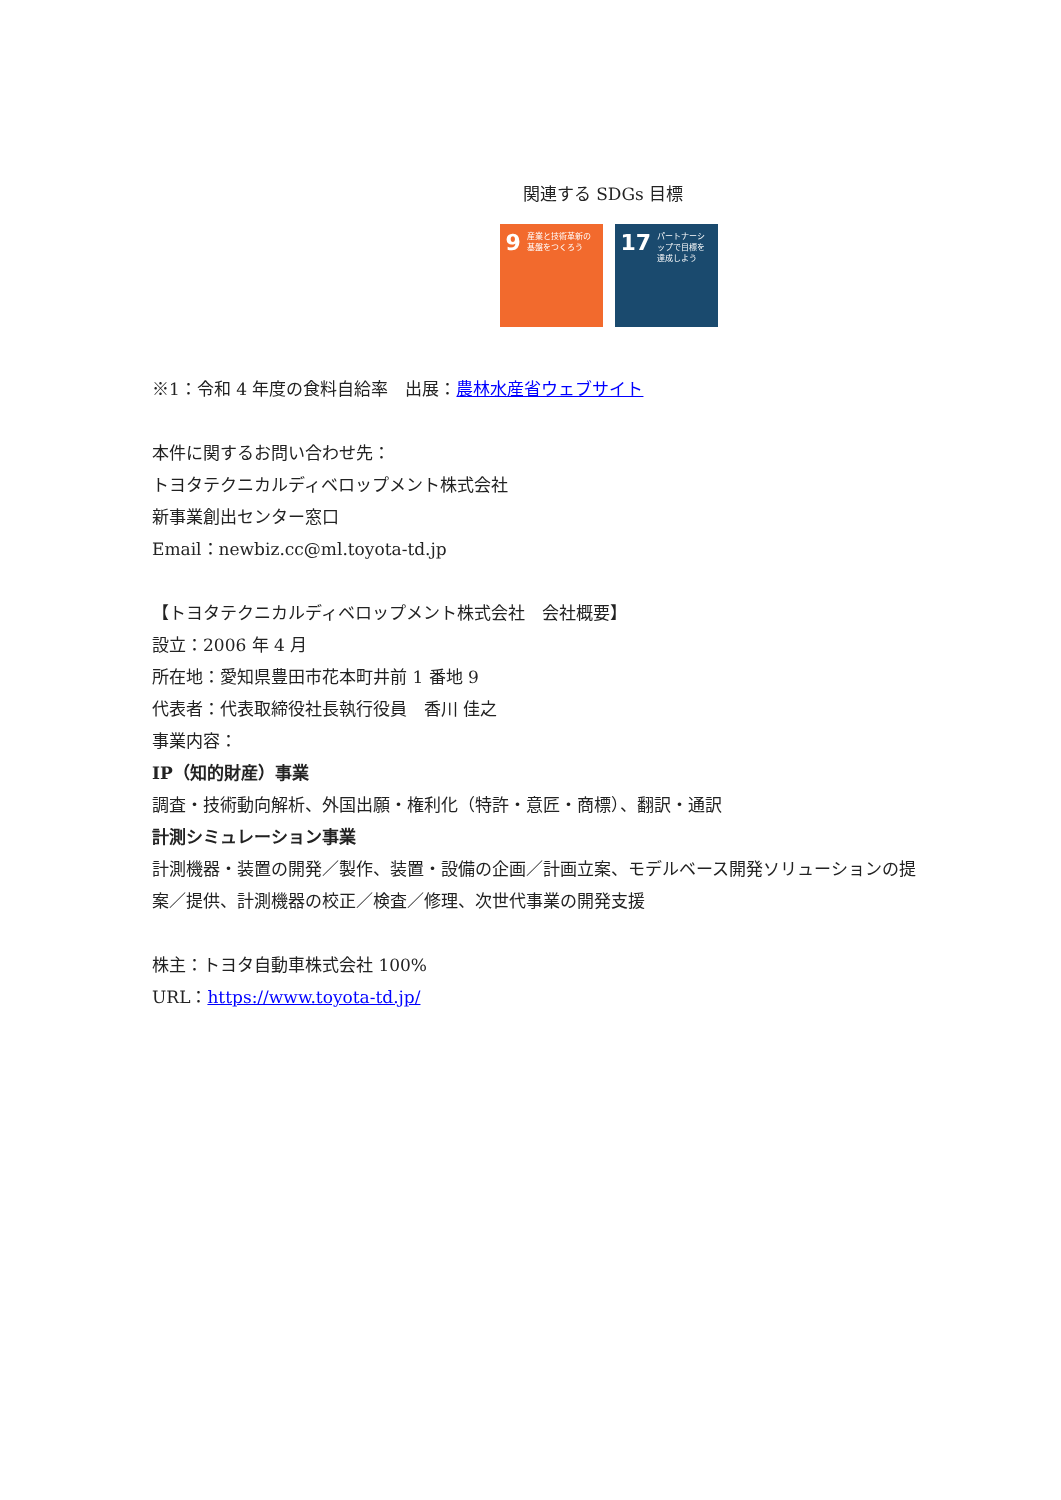関連する SDGs 目標
9 産業と技術革新の基盤をつくろう
17 パートナーシップで目標を達成しよう
※1：令和 4 年度の食料自給率　出展：農林水産省ウェブサイト
本件に関するお問い合わせ先：
トヨタテクニカルディベロップメント株式会社
新事業創出センター窓口
Email：newbiz.cc@ml.toyota-td.jp
【トヨタテクニカルディベロップメント株式会社　会社概要】
設立：2006 年 4 月
所在地：愛知県豊田市花本町井前 1 番地 9
代表者：代表取締役社長執行役員　香川 佳之
事業内容：
IP（知的財産）事業
調査・技術動向解析、外国出願・権利化（特許・意匠・商標）、翻訳・通訳
計測シミュレーション事業
計測機器・装置の開発／製作、装置・設備の企画／計画立案、モデルベース開発ソリューションの提案／提供、計測機器の校正／検査／修理、次世代事業の開発支援
株主：トヨタ自動車株式会社 100%
URL：https://www.toyota-td.jp/